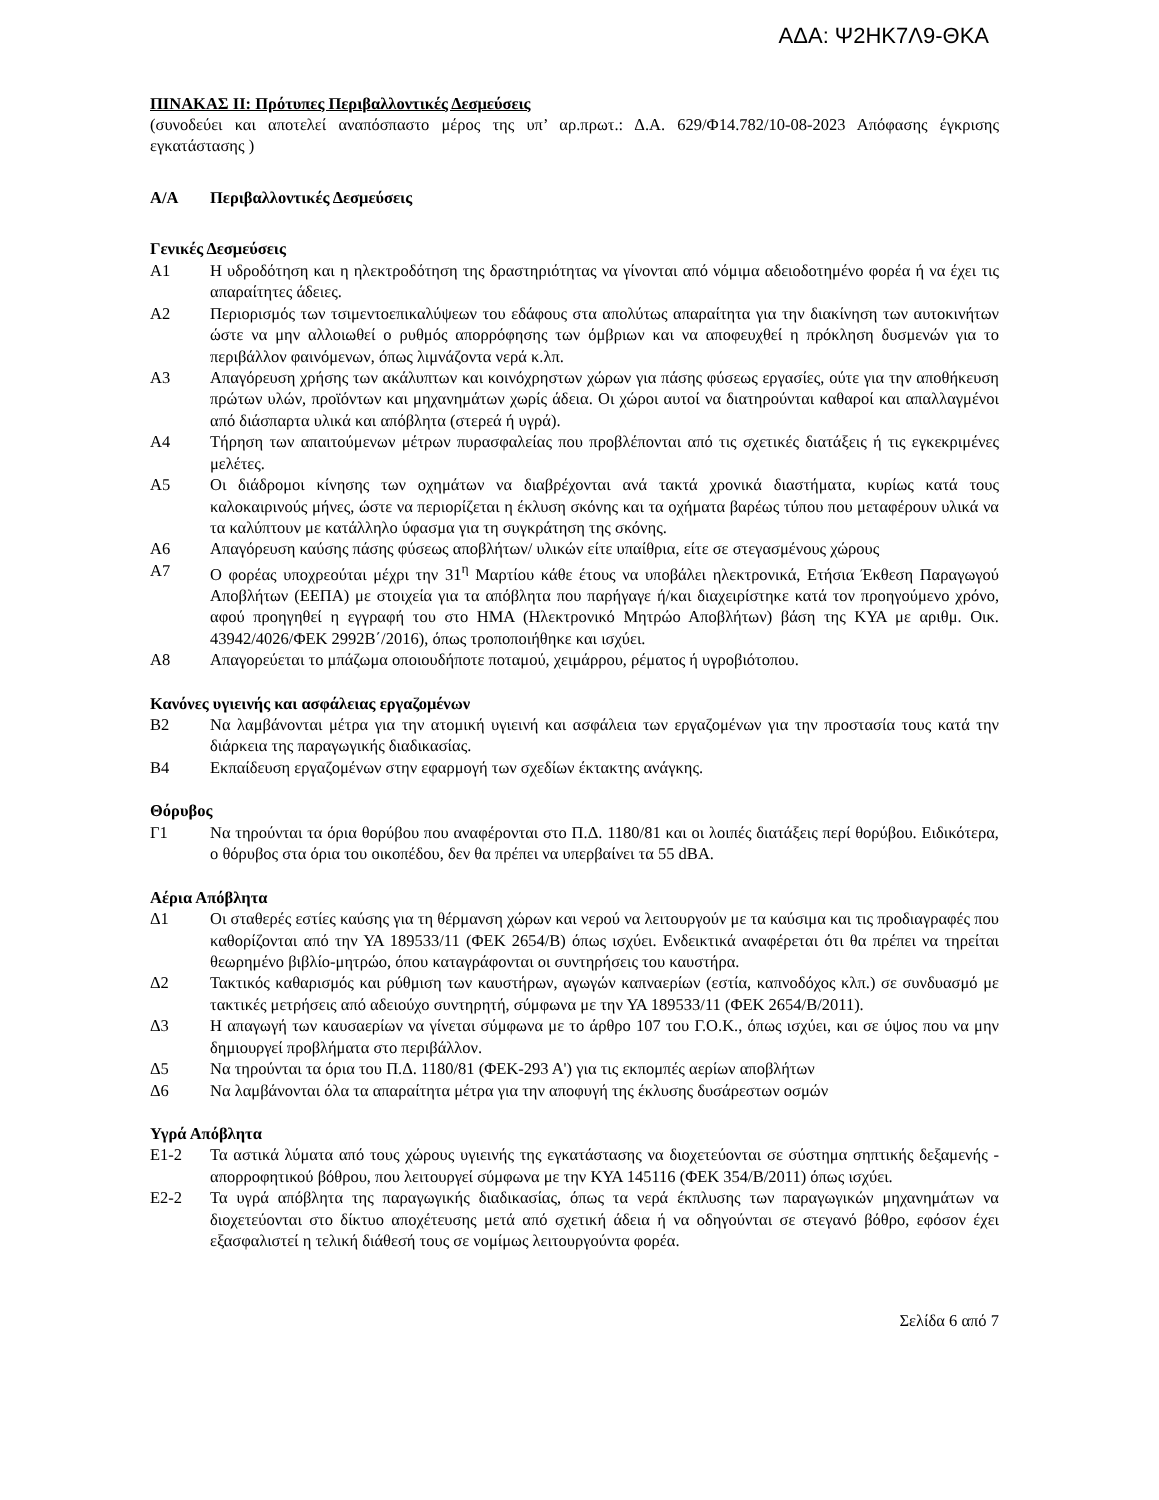ΑΔΑ: Ψ2ΗΚ7Λ9-ΘΚΑ
ΠΙΝΑΚΑΣ ΙΙ: Πρότυπες Περιβαλλοντικές Δεσμεύσεις
(συνοδεύει και αποτελεί αναπόσπαστο μέρος της υπ’ αρ.πρωτ.: Δ.Α. 629/Φ14.782/10-08-2023 Απόφασης έγκρισης εγκατάστασης )
Α/Α Περιβαλλοντικές Δεσμεύσεις
Γενικές Δεσμεύσεις
Α1 Η υδροδότηση και η ηλεκτροδότηση της δραστηριότητας να γίνονται από νόμιμα αδειοδοτημένο φορέα ή να έχει τις απαραίτητες άδειες.
Α2 Περιορισμός των τσιμεντοεπικαλύψεων του εδάφους στα απολύτως απαραίτητα για την διακίνηση των αυτοκινήτων ώστε να μην αλλοιωθεί ο ρυθμός απορρόφησης των όμβριων και να αποφευχθεί η πρόκληση δυσμενών για το περιβάλλον φαινόμενων, όπως λιμνάζοντα νερά κ.λπ.
Α3 Απαγόρευση χρήσης των ακάλυπτων και κοινόχρηστων χώρων για πάσης φύσεως εργασίες, ούτε για την αποθήκευση πρώτων υλών, προϊόντων και μηχανημάτων χωρίς άδεια. Οι χώροι αυτοί να διατηρούνται καθαροί και απαλλαγμένοι από διάσπαρτα υλικά και απόβλητα (στερεά ή υγρά).
Α4 Τήρηση των απαιτούμενων μέτρων πυρασφαλείας που προβλέπονται από τις σχετικές διατάξεις ή τις εγκεκριμένες μελέτες.
Α5 Οι διάδρομοι κίνησης των οχημάτων να διαβρέχονται ανά τακτά χρονικά διαστήματα, κυρίως κατά τους καλοκαιρινούς μήνες, ώστε να περιορίζεται η έκλυση σκόνης και τα οχήματα βαρέως τύπου που μεταφέρουν υλικά να τα καλύπτουν με κατάλληλο ύφασμα για τη συγκράτηση της σκόνης.
Α6 Απαγόρευση καύσης πάσης φύσεως αποβλήτων/ υλικών είτε υπαίθρια, είτε σε στεγασμένους χώρους
Α7 Ο φορέας υποχρεούται μέχρι την 31<sup>η</sup> Μαρτίου κάθε έτους να υποβάλει ηλεκτρονικά, Ετήσια Έκθεση Παραγωγού Αποβλήτων (ΕΕΠΑ) με στοιχεία για τα απόβλητα που παρήγαγε ή/και διαχειρίστηκε κατά τον προηγούμενο χρόνο, αφού προηγηθεί η εγγραφή του στο ΗΜΑ (Ηλεκτρονικό Μητρώο Αποβλήτων) βάση της ΚΥΑ με αριθμ. Οικ. 43942/4026/ΦΕΚ 2992Β΄/2016), όπως τροποποιήθηκε και ισχύει.
Α8 Απαγορεύεται το μπάζωμα οποιουδήποτε ποταμού, χειμάρρου, ρέματος ή υγροβιότοπου.
Κανόνες υγιεινής και ασφάλειας εργαζομένων
Β2 Να λαμβάνονται μέτρα για την ατομική υγιεινή και ασφάλεια των εργαζομένων για την προστασία τους κατά την διάρκεια της παραγωγικής διαδικασίας.
Β4 Εκπαίδευση εργαζομένων στην εφαρμογή των σχεδίων έκτακτης ανάγκης.
Θόρυβος
Γ1 Να τηρούνται τα όρια θορύβου που αναφέρονται στο Π.Δ. 1180/81 και οι λοιπές διατάξεις περί θορύβου. Ειδικότερα, ο θόρυβος στα όρια του οικοπέδου, δεν θα πρέπει να υπερβαίνει τα 55 dBA.
Αέρια Απόβλητα
Δ1 Οι σταθερές εστίες καύσης για τη θέρμανση χώρων και νερού να λειτουργούν με τα καύσιμα και τις προδιαγραφές που καθορίζονται από την ΥΑ 189533/11 (ΦΕΚ 2654/Β) όπως ισχύει. Ενδεικτικά αναφέρεται ότι θα πρέπει να τηρείται θεωρημένο βιβλίο-μητρώο, όπου καταγράφονται οι συντηρήσεις του καυστήρα.
Δ2 Τακτικός καθαρισμός και ρύθμιση των καυστήρων, αγωγών καπναερίων (εστία, καπνοδόχος κλπ.) σε συνδυασμό με τακτικές μετρήσεις από αδειούχο συντηρητή, σύμφωνα με την ΥΑ 189533/11 (ΦΕΚ 2654/Β/2011).
Δ3 Η απαγωγή των καυσαερίων να γίνεται σύμφωνα με το άρθρο 107 του Γ.Ο.Κ., όπως ισχύει, και σε ύψος που να μην δημιουργεί προβλήματα στο περιβάλλον.
Δ5 Να τηρούνται τα όρια του Π.Δ. 1180/81 (ΦΕΚ-293 Α') για τις εκπομπές αερίων αποβλήτων
Δ6 Να λαμβάνονται όλα τα απαραίτητα μέτρα για την αποφυγή της έκλυσης δυσάρεστων οσμών
Υγρά Απόβλητα
Ε1-2 Τα αστικά λύματα από τους χώρους υγιεινής της εγκατάστασης να διοχετεύονται σε σύστημα σηπτικής δεξαμενής - απορροφητικού βόθρου, που λειτουργεί σύμφωνα με την ΚΥΑ 145116 (ΦΕΚ 354/Β/2011) όπως ισχύει.
Ε2-2 Τα υγρά απόβλητα της παραγωγικής διαδικασίας, όπως τα νερά έκπλυσης των παραγωγικών μηχανημάτων να διοχετεύονται στο δίκτυο αποχέτευσης μετά από σχετική άδεια ή να οδηγούνται σε στεγανό βόθρο, εφόσον έχει εξασφαλιστεί η τελική διάθεσή τους σε νομίμως λειτουργούντα φορέα.
Σελίδα 6 από 7